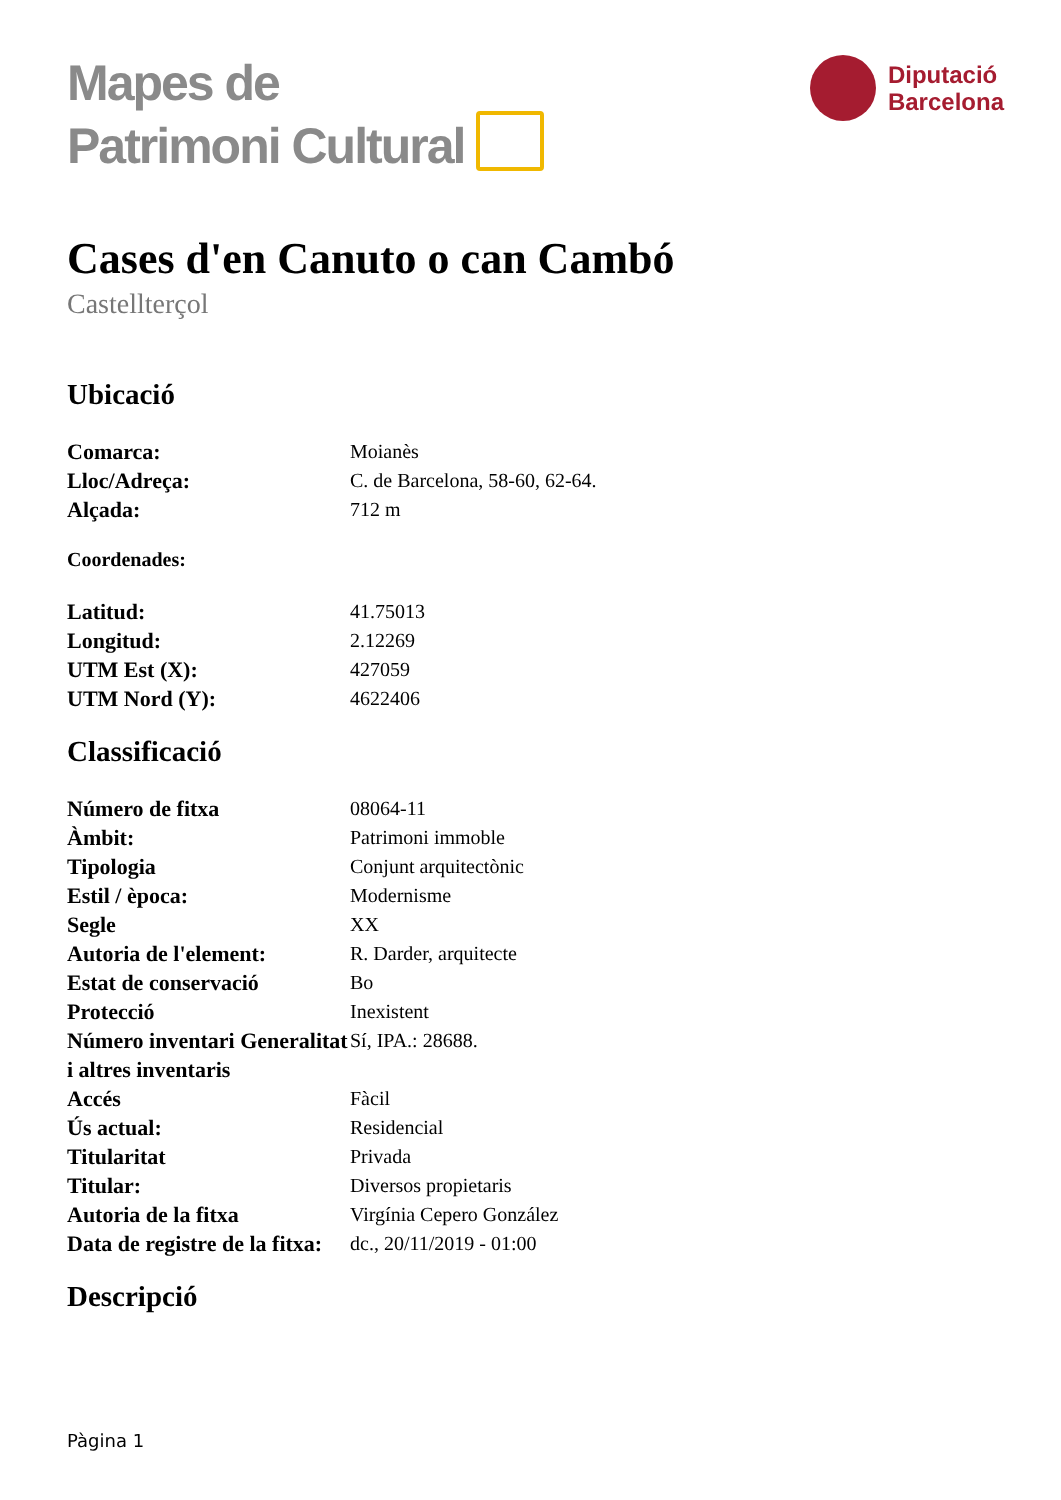Mapes de
Patrimoni Cultural
Diputació
Barcelona
Cases d'en Canuto o can Cambó
Castellterçol
Ubicació
| Comarca: | Moianès |
| Lloc/Adreça: | C. de Barcelona, 58-60, 62-64. |
| Alçada: | 712 m |
Coordenades:
| Latitud: | 41.75013 |
| Longitud: | 2.12269 |
| UTM Est (X): | 427059 |
| UTM Nord (Y): | 4622406 |
Classificació
| Número de fitxa | 08064-11 |
| Àmbit: | Patrimoni immoble |
| Tipologia | Conjunt arquitectònic |
| Estil / època: | Modernisme |
| Segle | XX |
| Autoria de l'element: | R. Darder, arquitecte |
| Estat de conservació | Bo |
| Protecció | Inexistent |
| Número inventari Generalitat i altres inventaris | Sí, IPA.: 28688. |
| Accés | Fàcil |
| Ús actual: | Residencial |
| Titularitat | Privada |
| Titular: | Diversos propietaris |
| Autoria de la fitxa | Virgínia Cepero González |
| Data de registre de la fitxa: | dc., 20/11/2019 - 01:00 |
Descripció
Pàgina 1